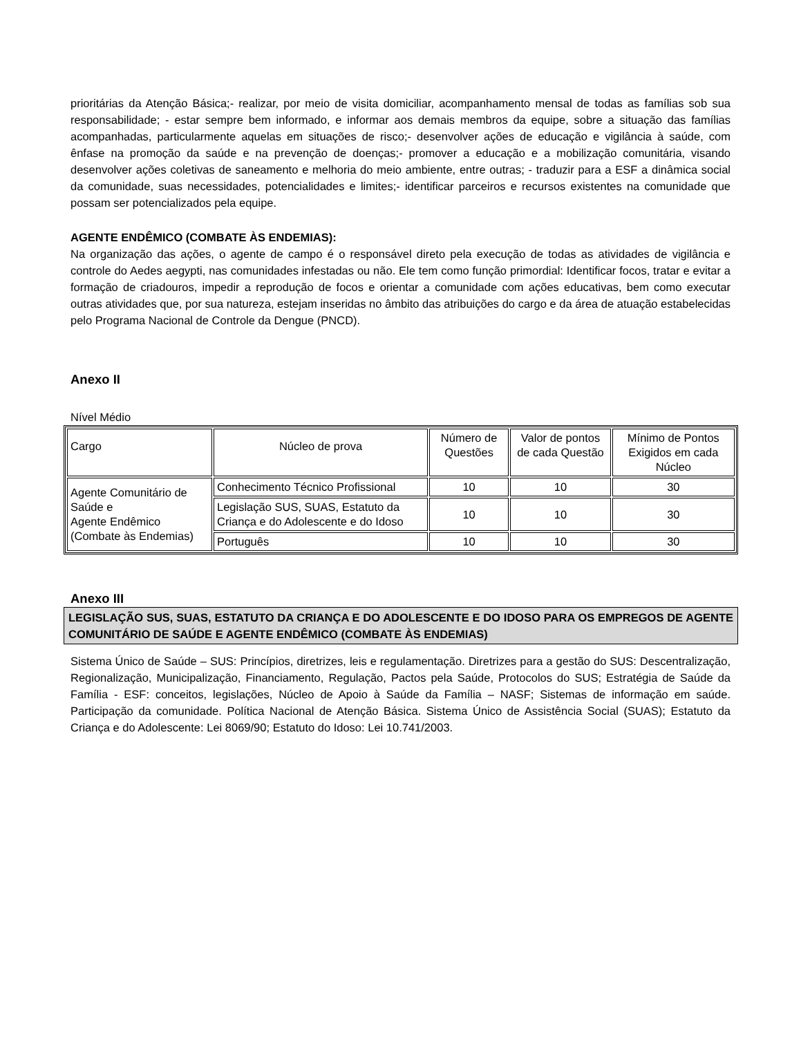prioritárias da Atenção Básica;- realizar, por meio de visita domiciliar, acompanhamento mensal de todas as famílias sob sua responsabilidade; - estar sempre bem informado, e informar aos demais membros da equipe, sobre a situação das famílias acompanhadas, particularmente aquelas em situações de risco;- desenvolver ações de educação e vigilância à saúde, com ênfase na promoção da saúde e na prevenção de doenças;- promover a educação e a mobilização comunitária, visando desenvolver ações coletivas de saneamento e melhoria do meio ambiente, entre outras; - traduzir para a ESF a dinâmica social da comunidade, suas necessidades, potencialidades e limites;- identificar parceiros e recursos existentes na comunidade que possam ser potencializados pela equipe.
AGENTE ENDÊMICO (COMBATE ÀS ENDEMIAS):
Na organização das ações, o agente de campo é o responsável direto pela execução de todas as atividades de vigilância e controle do Aedes aegypti, nas comunidades infestadas ou não. Ele tem como função primordial: Identificar focos, tratar e evitar a formação de criadouros, impedir a reprodução de focos e orientar a comunidade com ações educativas, bem como executar outras atividades que, por sua natureza, estejam inseridas no âmbito das atribuições do cargo e da área de atuação estabelecidas pelo Programa Nacional de Controle da Dengue (PNCD).
Anexo II
Nível Médio
| Cargo | Núcleo de prova | Número de Questões | Valor de pontos de cada Questão | Mínimo de Pontos Exigidos em cada Núcleo |
| Agente Comunitário de Saúde e Agente Endêmico (Combate às Endemias) | Conhecimento Técnico Profissional | 10 | 10 | 30 |
| | Legislação SUS, SUAS, Estatuto da Criança e do Adolescente e do Idoso | 10 | 10 | 30 |
| | Português | 10 | 10 | 30 |
Anexo III
LEGISLAÇÃO SUS, SUAS, ESTATUTO DA CRIANÇA E DO ADOLESCENTE E DO IDOSO PARA OS EMPREGOS DE AGENTE COMUNITÁRIO DE SAÚDE E AGENTE ENDÊMICO (COMBATE ÀS ENDEMIAS)
Sistema Único de Saúde – SUS: Princípios, diretrizes, leis e regulamentação. Diretrizes para a gestão do SUS: Descentralização, Regionalização, Municipalização, Financiamento, Regulação, Pactos pela Saúde, Protocolos do SUS; Estratégia de Saúde da Família - ESF: conceitos, legislações, Núcleo de Apoio à Saúde da Família – NASF; Sistemas de informação em saúde. Participação da comunidade. Política Nacional de Atenção Básica. Sistema Único de Assistência Social (SUAS); Estatuto da Criança e do Adolescente: Lei 8069/90; Estatuto do Idoso: Lei 10.741/2003.